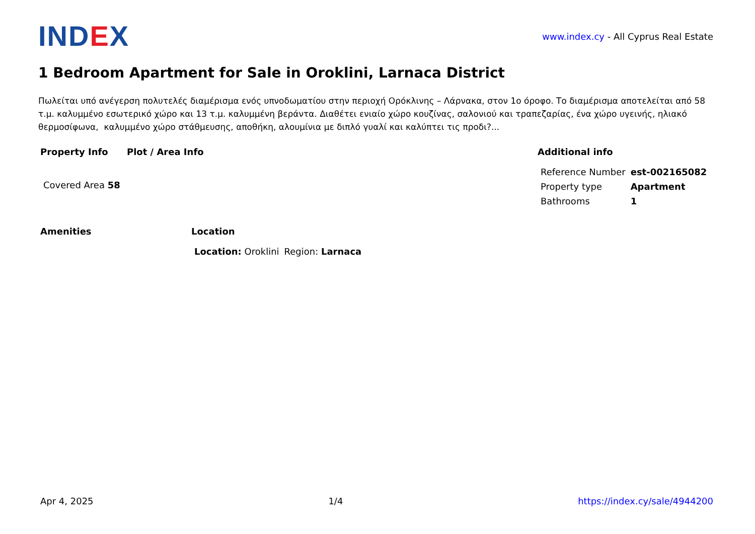IND EX
www.index.cy - All Cyprus Real Estate
1 Bedroom Apartment for Sale in Oroklini, Larnaca District
Πωλείται υπό ανέγερση πολυτελές διαμέρισμα ενός υπνοδωματίου στην περιοχή Ορόκλινης – Λάρνακα, στον 1ο όροφο. Το διαμέρισμα αποτελείται από 58 τ.μ. καλυμμένο εσωτερικό χώρο και 13 τ.μ. καλυμμένη βεράντα. Διαθέτει ενιαίο χώρο κουζίνας, σαλονιού και τραπεζαρίας, ένα χώρο υγεινής, ηλιακό θερμοσίφωνα, καλυμμένο χώρο στάθμευσης, αποθήκη, αλουμίνια με διπλό γυαλί και καλύπτει τις προδι?...
Property Info
| Covered Area 58 |
Plot / Area Info Additional info
| Reference Number | est-002165082 |
| Property type | Apartment |
| Bathrooms | 1 |
Amenities Location
| Location: Oroklini | Region: Larnaca |
Apr 4, 2025 1/4 https://index.cy/sale/4944200